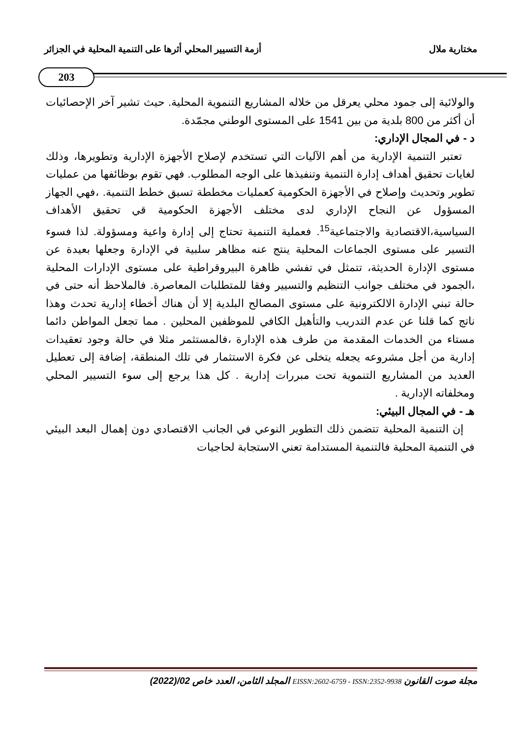مختارية ملال أزمة التسيير المحلي أثرها على التنمية المحلية في الجزائر
203
والولائية إلى جمود محلي يعرقل من خلاله المشاريع التنموية المحلية. حيث تشير آخر الإحصائيات أن أكثر من 800 بلدية من بين 1541 على المستوى الوطني مجمّدة.
د - في المجال الإداري:
تعتبر التنمية الإدارية من أهم الآليات التي تستخدم لإصلاح الأجهزة الإدارية وتطويرها، وذلك لغايات تحقيق أهداف إدارة التنمية وتنفيذها على الوجه المطلوب. فهي تقوم بوظائفها من عمليات تطوير وتحديث وإصلاح في الأجهزة الحكومية كعمليات مخططة تسبق خطط التنمية. ،فهي الجهاز المسؤول عن النجاح الإداري لدى مختلف الأجهزة الحكومية قي تحقيق الأهداف السياسية،الاقتصادية والاجتماعية<sup>15</sup>. فعملية التنمية تحتاج إلى إدارة واعية ومسؤولة. لذا فسوء التسير على مستوى الجماعات المحلية ينتج عنه مظاهر سلبية في الإدارة وجعلها بعيدة عن مستوى الإدارة الحديثة، تتمثل في تفشي ظاهرة البيروقراطية على مستوى الإدارات المحلية ،الجمود في مختلف جوانب التنظيم والتسيير وفقا للمتطلبات المعاصرة. فالملاحظ أنه حتى في حالة تبني الإدارة الالكترونية على مستوى المصالح البلدية إلا أن هناك أخطاء إدارية تحدث وهذا ناتج كما قلنا عن عدم التدريب والتأهيل الكافي للموظفين المحلين . مما تجعل المواطن دائما مستاء من الخدمات المقدمة من طرف هذه الإدارة ،فالمستثمر مثلا في حالة وجود تعقيدات إدارية من أجل مشروعه يجعله يتخلى عن فكرة الاستثمار في تلك المنطقة، إضافة إلى تعطيل العديد من المشاريع التنموية تحت مبررات إدارية . كل هذا يرجع إلى سوء التسيير المحلي ومخلفاته الإدارية .
هـ - في المجال البيئي:
إن التنمية المحلية تتضمن ذلك التطوير النوعي في الجانب الاقتصادي دون إهمال البعد البيئي في التنمية المحلية فالتنمية المستدامة تعني الاستجابة لحاجيات
مجلة صوت القانون EISSN:2602-6759 - ISSN:2352-9938 المجلد الثامن، العدد خاص 02/(2022)